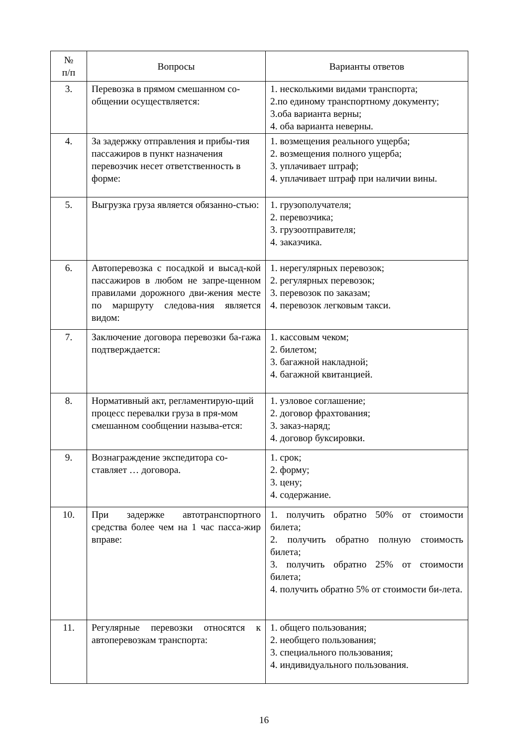| № п/п | Вопросы | Варианты ответов |
| --- | --- | --- |
| 3. | Перевозка в прямом смешанном со-общении осуществляется: | 1. несколькими видами транспорта; 2.по единому транспортному документу; 3.оба варианта верны; 4. оба варианта неверны. |
| 4. | За задержку отправления и прибы-тия пассажиров в пункт назначения перевозчик несет ответственность в форме: | 1. возмещения реального ущерба; 2. возмещения полного ущерба; 3. уплачивает штраф; 4. уплачивает штраф при наличии вины. |
| 5. | Выгрузка груза является обязанно-стью: | 1. грузополучателя; 2. перевозчика; 3. грузоотправителя; 4. заказчика. |
| 6. | Автоперевозка с посадкой и высад-кой пассажиров в любом не запре-щенном правилами дорожного дви-жения месте по маршруту следова-ния является видом: | 1. нерегулярных перевозок; 2. регулярных перевозок; 3. перевозок по заказам; 4. перевозок легковым такси. |
| 7. | Заключение договора перевозки ба-гажа подтверждается: | 1. кассовым чеком; 2. билетом; 3. багажной накладной; 4. багажной квитанцией. |
| 8. | Нормативный акт, регламентирую-щий процесс перевалки груза в пря-мом смешанном сообщении называ-ется: | 1. узловое соглашение; 2. договор фрахтования; 3. заказ-наряд; 4. договор буксировки. |
| 9. | Вознаграждение экспедитора со-ставляет … договора. | 1. срок; 2. форму; 3. цену; 4. содержание. |
| 10. | При задержке автотранспортного средства более чем на 1 час пасса-жир вправе: | 1. получить обратно 50% от стоимости билета; 2. получить обратно полную стоимость билета; 3. получить обратно 25% от стоимости билета; 4. получить обратно 5% от стоимости би-лета. |
| 11. | Регулярные перевозки относятся к автоперевозкам транспорта: | 1. общего пользования; 2. необщего пользования; 3. специального пользования; 4. индивидуального пользования. |
16